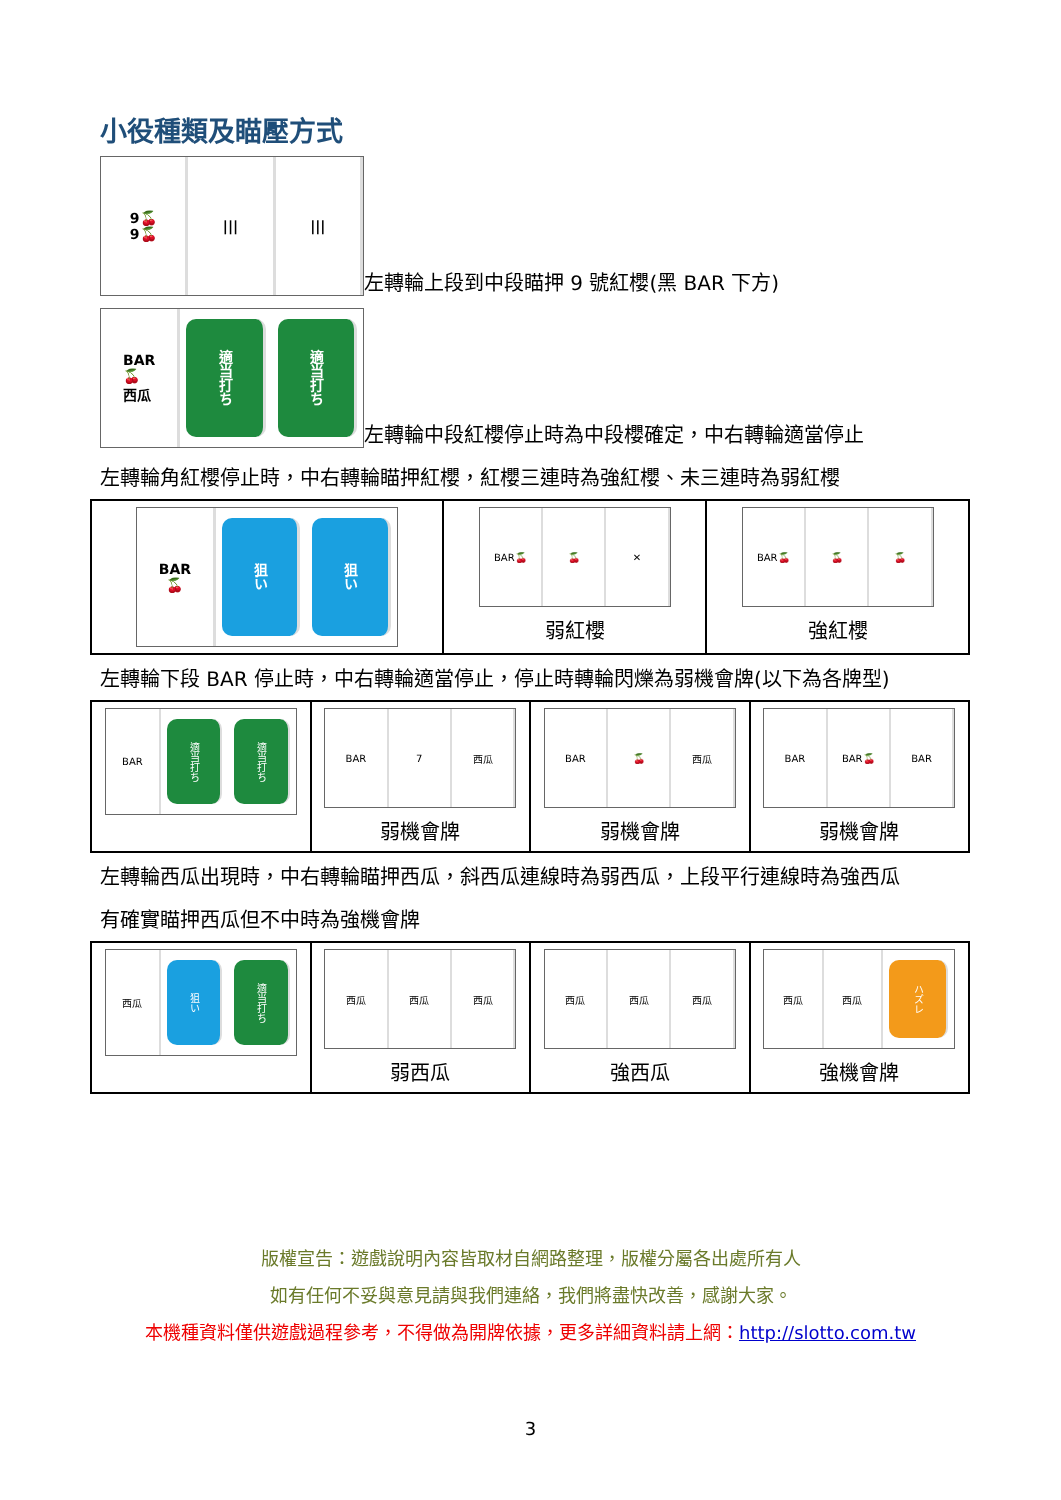小役種類及瞄壓方式
9🍒
9🍒
||| |||
左轉輪上段到中段瞄押 9 號紅櫻(黑 BAR 下方)
BAR
🍒
西瓜
適当打ち
適当打ち
左轉輪中段紅櫻停止時為中段櫻確定，中右轉輪適當停止
左轉輪角紅櫻停止時，中右轉輪瞄押紅櫻，紅櫻三連時為強紅櫻、未三連時為弱紅櫻
| BAR 🍒 狙い 狙い | BAR🍒 🍒 ✕ 弱紅櫻 | BAR🍒 🍒 🍒 強紅櫻 |
左轉輪下段 BAR 停止時，中右轉輪適當停止，停止時轉輪閃爍為弱機會牌(以下為各牌型)
| BAR 適当打ち 適当打ち | BAR 7 西瓜 弱機會牌 | BAR 🍒 西瓜 弱機會牌 | BAR BAR🍒 BAR 弱機會牌 |
左轉輪西瓜出現時，中右轉輪瞄押西瓜，斜西瓜連線時為弱西瓜，上段平行連線時為強西瓜
有確實瞄押西瓜但不中時為強機會牌
| 西瓜 狙い 適当打ち | 西瓜 西瓜 西瓜 弱西瓜 | 西瓜 西瓜 西瓜 強西瓜 | 西瓜 西瓜 ハズレ 強機會牌 |
版權宣告：遊戲說明內容皆取材自網路整理，版權分屬各出處所有人
如有任何不妥與意見請與我們連絡，我們將盡快改善，感謝大家。
本機種資料僅供遊戲過程參考，不得做為開牌依據，更多詳細資料請上網：http://slotto.com.tw
3